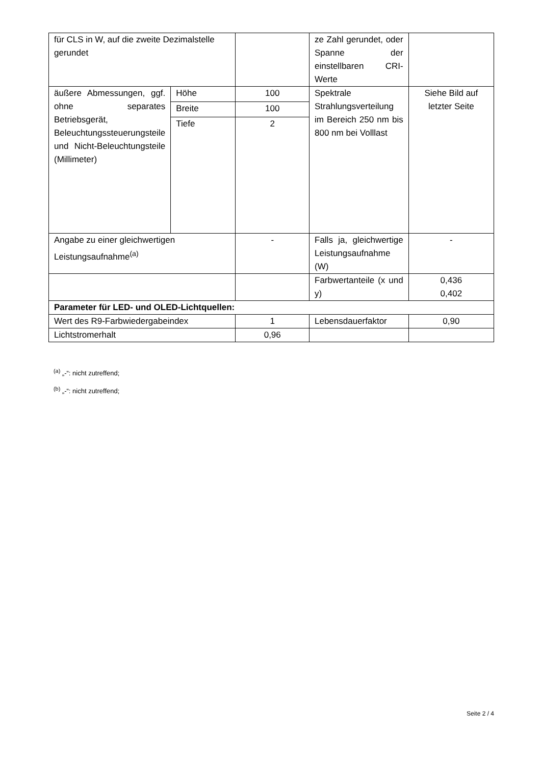| für CLS in W, auf die zweite Dezimalstelle gerundet | | | ze Zahl gerundet, oder Spanne der einstellbaren CRI-Werte | |
| äußere Abmessungen, ggf. ohne separates Betriebsgerät, Beleuchtungssteuerungsteile und Nicht-Beleuchtungsteile (Millimeter) | Höhe | 100 | Spektrale Strahlungsverteilung im Bereich 250 nm bis 800 nm bei Volllast | Siehe Bild auf letzter Seite |
| | Breite | 100 | | |
| | Tiefe | 2 | | |
| Angabe zu einer gleichwertigen Leistungsaufnahme<sup>(a)</sup> | | - | Falls ja, gleichwertige Leistungsaufnahme (W) | - |
| | | | Farbwertanteile (x und y) | 0,436 0,402 |
| Parameter für LED- und OLED-Lichtquellen: | | | | |
| Wert des R9-Farbwiedergabeindex | | 1 | Lebensdauerfaktor | 0,90 |
| Lichtstromerhalt | | 0,96 | | |
<sup>(a)</sup> „-“: nicht zutreffend;
<sup>(b)</sup> „-“: nicht zutreffend;
Seite 2 / 4